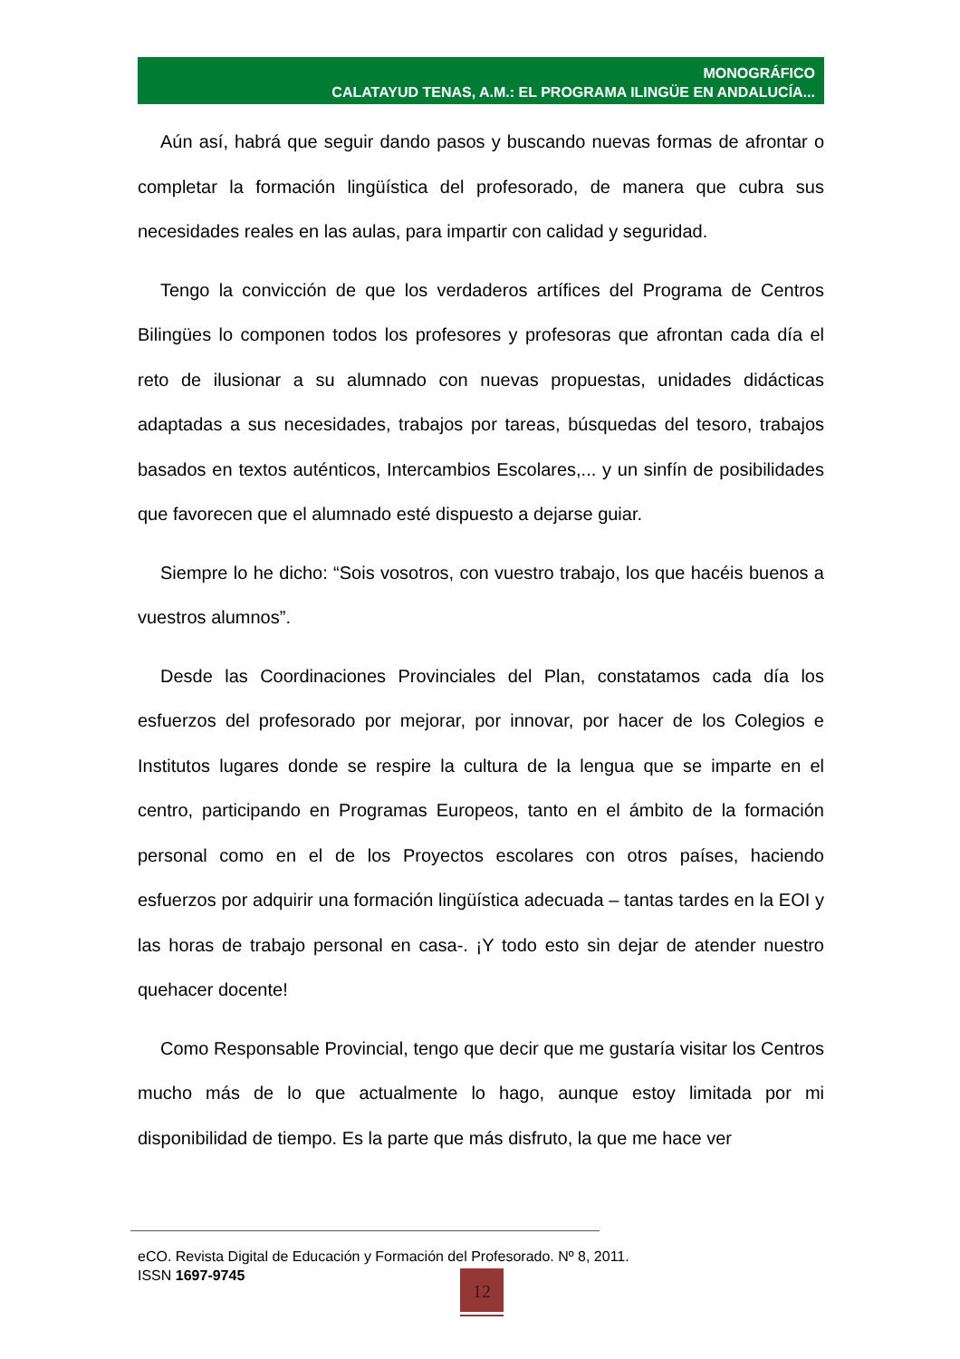MONOGRÁFICO
CALATAYUD TENAS, A.M.: EL PROGRAMA ILINGÜE EN ANDALUCÍA...
Aún así, habrá que seguir dando pasos y buscando nuevas formas de afrontar o completar la formación lingüística del profesorado, de manera que cubra sus necesidades reales en las aulas, para impartir con calidad y seguridad.
Tengo la convicción de que los verdaderos artífices del Programa de Centros Bilingües lo componen todos los profesores y profesoras que afrontan cada día el reto de ilusionar a su alumnado con nuevas propuestas, unidades didácticas adaptadas a sus necesidades, trabajos por tareas, búsquedas del tesoro, trabajos basados en textos auténticos, Intercambios Escolares,... y un sinfín de posibilidades que favorecen que el alumnado esté dispuesto a dejarse guiar.
Siempre lo he dicho: “Sois vosotros, con vuestro trabajo, los que hacéis buenos a vuestros alumnos”.
Desde las Coordinaciones Provinciales del Plan, constatamos cada día los esfuerzos del profesorado por mejorar, por innovar, por hacer de los Colegios e Institutos lugares donde se respire la cultura de la lengua que se imparte en el centro, participando en Programas Europeos, tanto en el ámbito de la formación personal como en el de los Proyectos escolares con otros países, haciendo esfuerzos por adquirir una formación lingüística adecuada – tantas tardes en la EOI y las horas de trabajo personal en casa-. ¡Y todo esto sin dejar de atender nuestro quehacer docente!
Como Responsable Provincial, tengo que decir que me gustaría visitar los Centros mucho más de lo que actualmente lo hago, aunque estoy limitada por mi disponibilidad de tiempo. Es la parte que más disfruto, la que me hace ver
eCO. Revista Digital de Educación y Formación del Profesorado. Nº 8, 2011.
ISSN 1697-9745
12